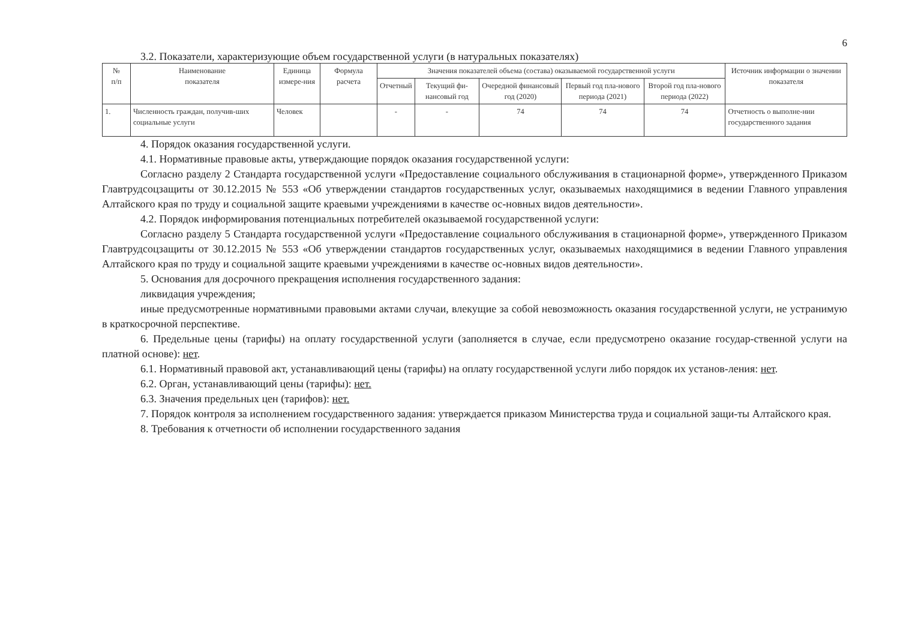6
3.2. Показатели, характеризующие объем государственной услуги (в натуральных показателях)
| № п/п | Наименование показателя | Единица измере-ния | Формула расчета | Значения показателей объема (состава) оказываемой государственной услуги | | | | | Источник информации о значении показателя |
| --- | --- | --- | --- | --- | --- | --- | --- | --- | --- |
| | | | | Отчетный | Текущий фи-нансовый год | Очередной финансовый год (2020) | Первый год пла-нового периода (2021) | Второй год пла-нового периода (2022) | |
| 1. | Численность граждан, получив-ших социальные услуги | Человек | | - | - | 74 | 74 | 74 | Отчетность о выполне-нии государственного задания |
4. Порядок оказания государственной услуги.
4.1. Нормативные правовые акты, утверждающие порядок оказания государственной услуги:
Согласно разделу 2 Стандарта государственной услуги «Предоставление социального обслуживания в стационарной форме», утвержденного Приказом Главтрудсоцзащиты от 30.12.2015 № 553 «Об утверждении стандартов государственных услуг, оказываемых находящимися в ведении Главного управления Алтайского края по труду и социальной защите краевыми учреждениями в качестве ос-новных видов деятельности».
4.2. Порядок информирования потенциальных потребителей оказываемой государственной услуги:
Согласно разделу 5 Стандарта государственной услуги «Предоставление социального обслуживания в стационарной форме», утвержденного Приказом Главтрудсоцзащиты от 30.12.2015 № 553 «Об утверждении стандартов государственных услуг, оказываемых находящимися в ведении Главного управления Алтайского края по труду и социальной защите краевыми учреждениями в качестве ос-новных видов деятельности».
5. Основания для досрочного прекращения исполнения государственного задания:
ликвидация учреждения;
иные предусмотренные нормативными правовыми актами случаи, влекущие за собой невозможность оказания государственной услуги, не устранимую в краткосрочной перспективе.
6. Предельные цены (тарифы) на оплату государственной услуги (заполняется в случае, если предусмотрено оказание государ-ственной услуги на платной основе): нет.
6.1. Нормативный правовой акт, устанавливающий цены (тарифы) на оплату государственной услуги либо порядок их установ-ления: нет.
6.2. Орган, устанавливающий цены (тарифы): нет.
6.3. Значения предельных цен (тарифов): нет.
7. Порядок контроля за исполнением государственного задания: утверждается приказом Министерства труда и социальной защи-ты Алтайского края.
8. Требования к отчетности об исполнении государственного задания